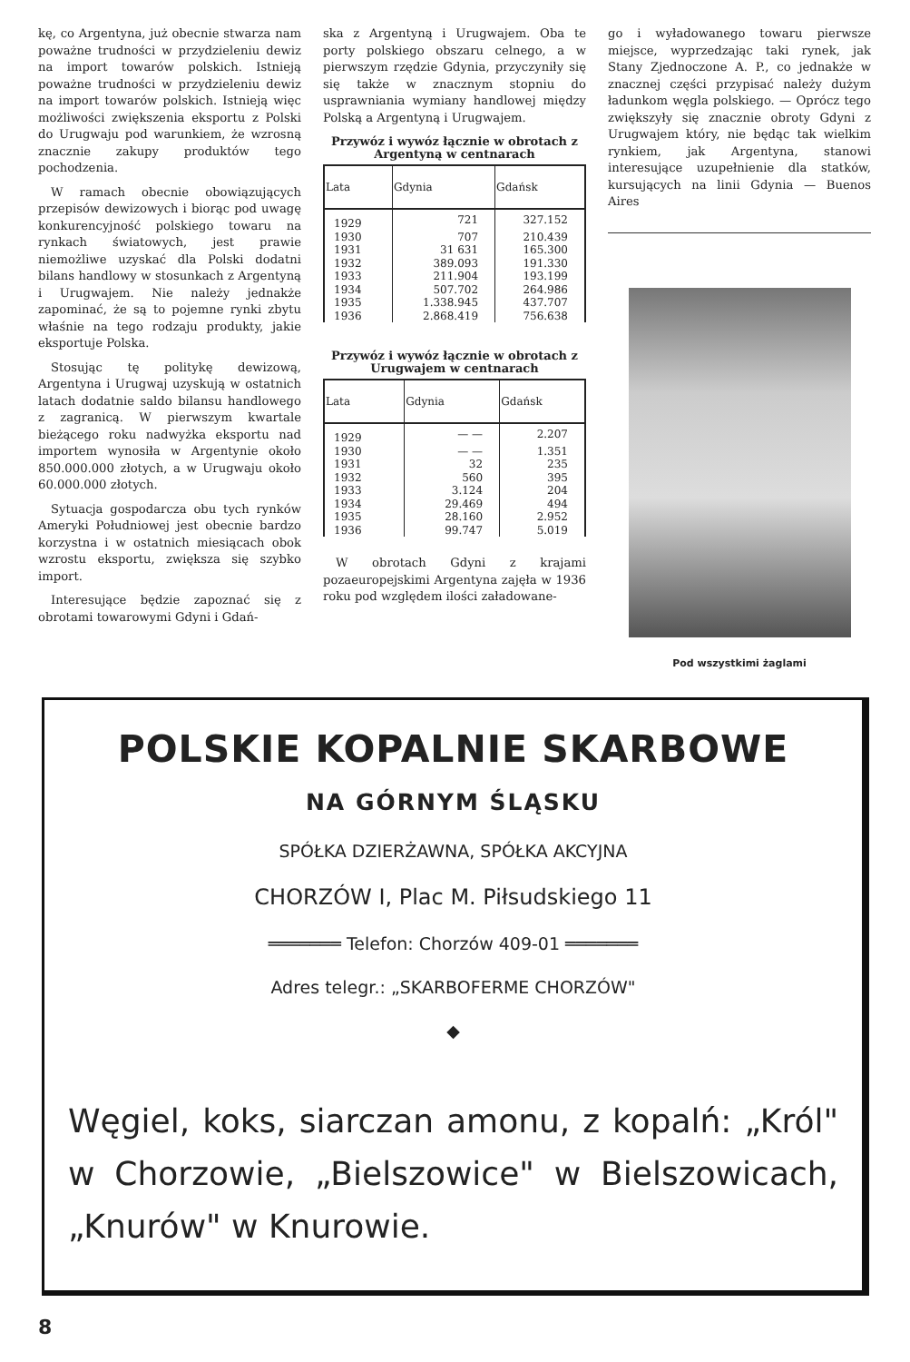kę, co Argentyna, już obecnie stwarza nam poważne trudności w przydzieleniu dewiz na import towarów polskich. Istnieją poważne trudności w przydzieleniu dewiz na import towarów polskich. Istnieją więc możliwości zwiększenia eksportu z Polski do Urugwaju pod warunkiem, że wzrosną znacznie zakupy produktów tego pochodzenia.
W ramach obecnie obowiązujących przepisów dewizowych i biorąc pod uwagę konkurencyjność polskiego towaru na rynkach światowych, jest prawie niemożliwe uzyskać dla Polski dodatni bilans handlowy w stosunkach z Argentyną i Urugwajem. Nie należy jednakże zapominać, że są to pojemne rynki zbytu właśnie na tego rodzaju produkty, jakie eksportuje Polska.
Stosując tę politykę dewizową, Argentyna i Urugwaj uzyskują w ostatnich latach dodatnie saldo bilansu handlowego z zagranicą. W pierwszym kwartale bieżącego roku nadwyżka eksportu nad importem wynosiła w Argentynie około 850.000.000 złotych, a w Urugwaju około 60.000.000 złotych.
Sytuacja gospodarcza obu tych rynków Ameryki Południowej jest obecnie bardzo korzystna i w ostatnich miesiącach obok wzrostu eksportu, zwiększa się szybko import.
Interesujące będzie zapoznać się z obrotami towarowymi Gdyni i Gdań-
ska z Argentyną i Urugwajem. Oba te porty polskiego obszaru celnego, a w pierwszym rzędzie Gdynia, przyczyniły się się także w znacznym stopniu do usprawniania wymiany handlowej między Polską a Argentyną i Urugwajem.
Przywóz i wywóz łącznie w obrotach z Argentyną w centnarach
| Lata | Gdynia | Gdańsk |
| --- | --- | --- |
| 1929 | 721 | 327.152 |
| 1930 | 707 | 210.439 |
| 1931 | 31 631 | 165.300 |
| 1932 | 389.093 | 191.330 |
| 1933 | 211.904 | 193.199 |
| 1934 | 507.702 | 264.986 |
| 1935 | 1.338.945 | 437.707 |
| 1936 | 2.868.419 | 756.638 |
Przywóz i wywóz łącznie w obrotach z Urugwajem w centnarach
| Lata | Gdynia | Gdańsk |
| --- | --- | --- |
| 1929 | — — | 2.207 |
| 1930 | — — | 1.351 |
| 1931 | 32 | 235 |
| 1932 | 560 | 395 |
| 1933 | 3.124 | 204 |
| 1934 | 29.469 | 494 |
| 1935 | 28.160 | 2.952 |
| 1936 | 99.747 | 5.019 |
W obrotach Gdyni z krajami pozaeuropejskimi Argentyna zajęła w 1936 roku pod względem ilości załadowane-
go i wyładowanego towaru pierwsze miejsce, wyprzedzając taki rynek, jak Stany Zjednoczone A. P., co jednakże w znacznej części przypisać należy dużym ładunkom węgla polskiego. — Oprócz tego zwiększyły się znacznie obroty Gdyni z Urugwajem który, nie będąc tak wielkim rynkiem, jak Argentyna, stanowi interesujące uzupełnienie dla statków, kursujących na linii Gdynia — Buenos Aires
Pod wszystkimi żaglami
POLSKIE KOPALNIE SKARBOWE
NA GÓRNYM ŚLĄSKU
SPÓŁKA DZIERŻAWNA, SPÓŁKA AKCYJNA
CHORZÓW I, Plac M. Piłsudskiego 11
═══════ Telefon: Chorzów 409-01 ═══════
Adres telegr.: „SKARBOFERME CHORZÓW"
◆
Węgiel, koks, siarczan amonu, z kopalń: „Król" w Chorzowie, „Bielszowice" w Bielszowicach, „Knurów" w Knurowie.
8